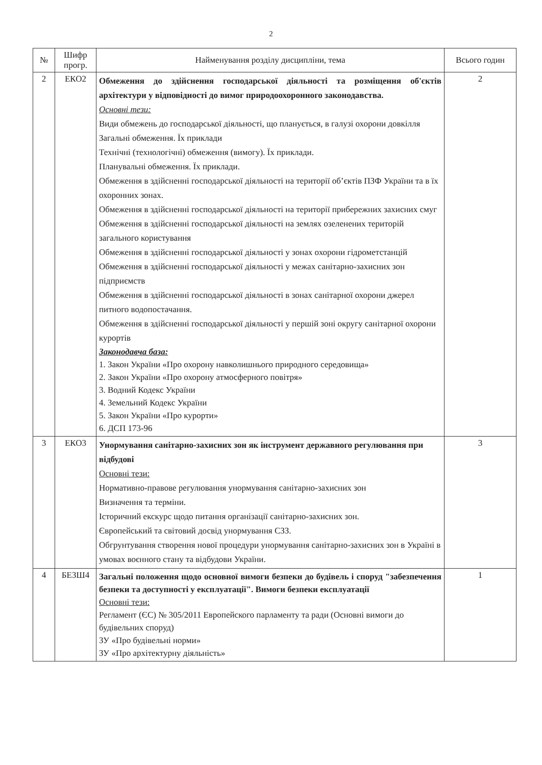2
| № | Шифр прогр. | Найменування розділу дисципліни, тема | Всього годин |
| --- | --- | --- | --- |
| 2 | ЕКО2 | Обмеження до здійснення господарської діяльності та розміщення об'єктів архітектури у відповідності до вимог природоохоронного законодавства. Основні тези: Види обмежень до господарської діяльності, що планується, в галузі охорони довкілля Загальні обмеження. Їх приклади Технічні (технологічні) обмеження (вимогу). Їх приклади. Планувальні обмеження. Їх приклади. Обмеження в здійсненні господарської діяльності на території об’єктів ПЗФ України та в їх охоронних зонах. Обмеження в здійсненні господарської діяльності на території прибережних захисних смуг Обмеження в здійсненні господарської діяльності на землях озеленених територій загального користування Обмеження в здійсненні господарської діяльності у зонах охорони гідрометстанцій Обмеження в здійсненні господарської діяльності у межах санітарно-захисних зон підприємств Обмеження в здійсненні господарської діяльності в зонах санітарної охорони джерел питного водопостачання. Обмеження в здійсненні господарської діяльності у першій зоні округу санітарної охорони курортів Законодавча база: 1. Закон України «Про охорону навколишнього природного середовища» 2. Закон України «Про охорону атмосферного повітря» 3. Водний Кодекс України 4. Земельний Кодекс України 5. Закон України «Про курорти» 6. ДСП 173-96 | 2 |
| 3 | ЕКО3 | Унормування санітарно-захисних зон як інструмент державного регулювання при відбудові Основні тези: Нормативно-правове регулювання унормування санітарно-захисних зон Визначення та терміни. Історичний екскурс щодо питання організації санітарно-захисних зон. Європейський та світовий досвід унормування СЗЗ. Обгрунтування створення нової процедури унормування санітарно-захисних зон в Україні в умовах воєнного стану та відбудови України. | 3 |
| 4 | БЕЗШ4 | Загальні положення щодо основної вимоги безпеки до будівель і споруд "забезпечення безпеки та доступності у експлуатації". Вимоги безпеки експлуатації Основні тези: Регламент (ЄС) № 305/2011 Европейского парламенту та ради (Основні вимоги до будівельних споруд) ЗУ «Про будівельні норми» ЗУ «Про архітектурну діяльність» | 1 |